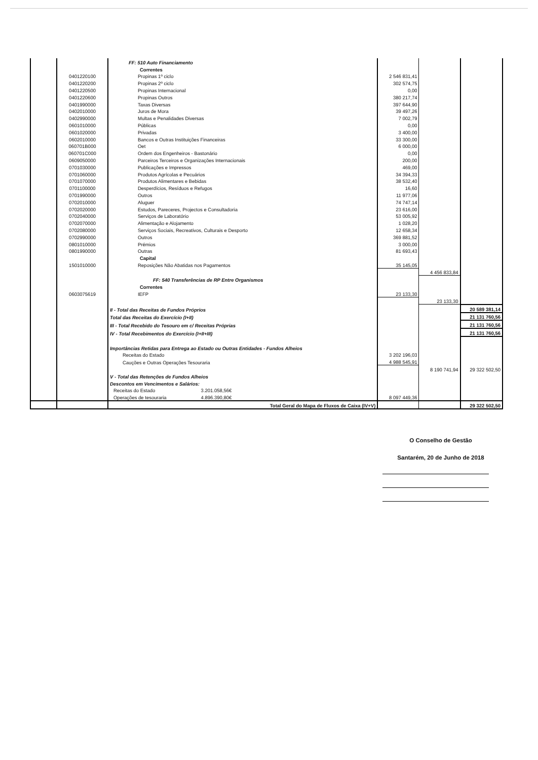| | | FF: 510 Auto Financiamento | | | |
| | | Correntes | | | |
| | 0401220100 | Propinas 1º ciclo | 2 546 831,41 | | |
| | 0401220200 | Propinas 2º ciclo | 302 574,75 | | |
| | 0401220500 | Propinas Internacional | 0,00 | | |
| | 0401220600 | Propinas Outros | 380 217,74 | | |
| | 0401990000 | Taxas Diversas | 397 644,90 | | |
| | 0402010000 | Juros de Mora | 39 497,26 | | |
| | 0402990000 | Multas e Penalidades Diversas | 7 002,79 | | |
| | 0601010000 | Públicas | 0,00 | | |
| | 0601020000 | Privadas | 3 400,00 | | |
| | 0602010000 | Bancos e Outras Instituições Financeiras | 33 300,00 | | |
| | 060701B000 | Oet | 6 000,00 | | |
| | 060701C000 | Ordem dos Engenheiros - Bastonário | 0,00 | | |
| | 0609050000 | Parceiros Terceiros e Organizações Internacionais | 200,00 | | |
| | 0701030000 | Publicações e Impressos | 469,00 | | |
| | 0701060000 | Produtos Agrícolas e Pecuários | 34 394,33 | | |
| | 0701070000 | Produtos Alimentares e Bebidas | 38 532,40 | | |
| | 0701100000 | Desperdícios, Resíduos e Refugos | 16,60 | | |
| | 0701990000 | Outros | 11 977,06 | | |
| | 0702010000 | Aluguer | 74 747,14 | | |
| | 0702020000 | Estudos, Pareceres, Projectos e Consultadoria | 23 616,00 | | |
| | 0702040000 | Serviços de Laboratório | 53 005,92 | | |
| | 0702070000 | Alimentação e Alojamento | 1 028,20 | | |
| | 0702080000 | Serviços Sociais, Recreativos, Culturais e Desporto | 12 658,34 | | |
| | 0702990000 | Outros | 369 881,52 | | |
| | 0801010000 | Prémios | 3 000,00 | | |
| | 0801990000 | Outras | 81 693,43 | | |
| | | Capital | | | |
| | 1501010000 | Reposições Não Abatidas nos Pagamentos | 35 145,05 | | |
| | | | | 4 456 833,84 | |
| | | FF: 540 Transferências de RP Entre Organismos | | | |
| | | Correntes | | | |
| | 0603075619 | IEFP | 23 133,30 | | |
| | | | | 23 133,30 | |
| | | II - Total das Receitas de Fundos Próprios | | | 20 589 381,14 |
| | | Total das Receitas do Exercício (I+II) | | | 21 131 760,56 |
| | | III - Total Recebido do Tesouro em c/ Receitas Próprias | | | 21 131 760,56 |
| | | IV - Total Recebimentos do Exercício (I+II+III) | | | 21 131 760,56 |
| | | Importâncias Retidas para Entrega ao Estado ou Outras Entidades - Fundos Alheios | | | |
| | | Receitas do Estado | 3 202 196,03 | | |
| | | Cauções e Outras Operações Tesouraria | 4 988 545,91 | | |
| | | | | 8 190 741,94 | 29 322 502,50 |
| | | V - Total das Retenções de Fundos Alheios | | | |
| | | Descontos em Vencimentos e Salários: | | | |
| | | Receitas do Estado 3.201.058,56€ | | | |
| | | Operações de tesouraria 4.896.390,80€ | 8 097 449,36 | | |
| | | Total Geral do Mapa de Fluxos de Caixa (IV+V) | | | 29 322 502,50 |
O Conselho de Gestão
Santarém, 20 de Junho de 2018